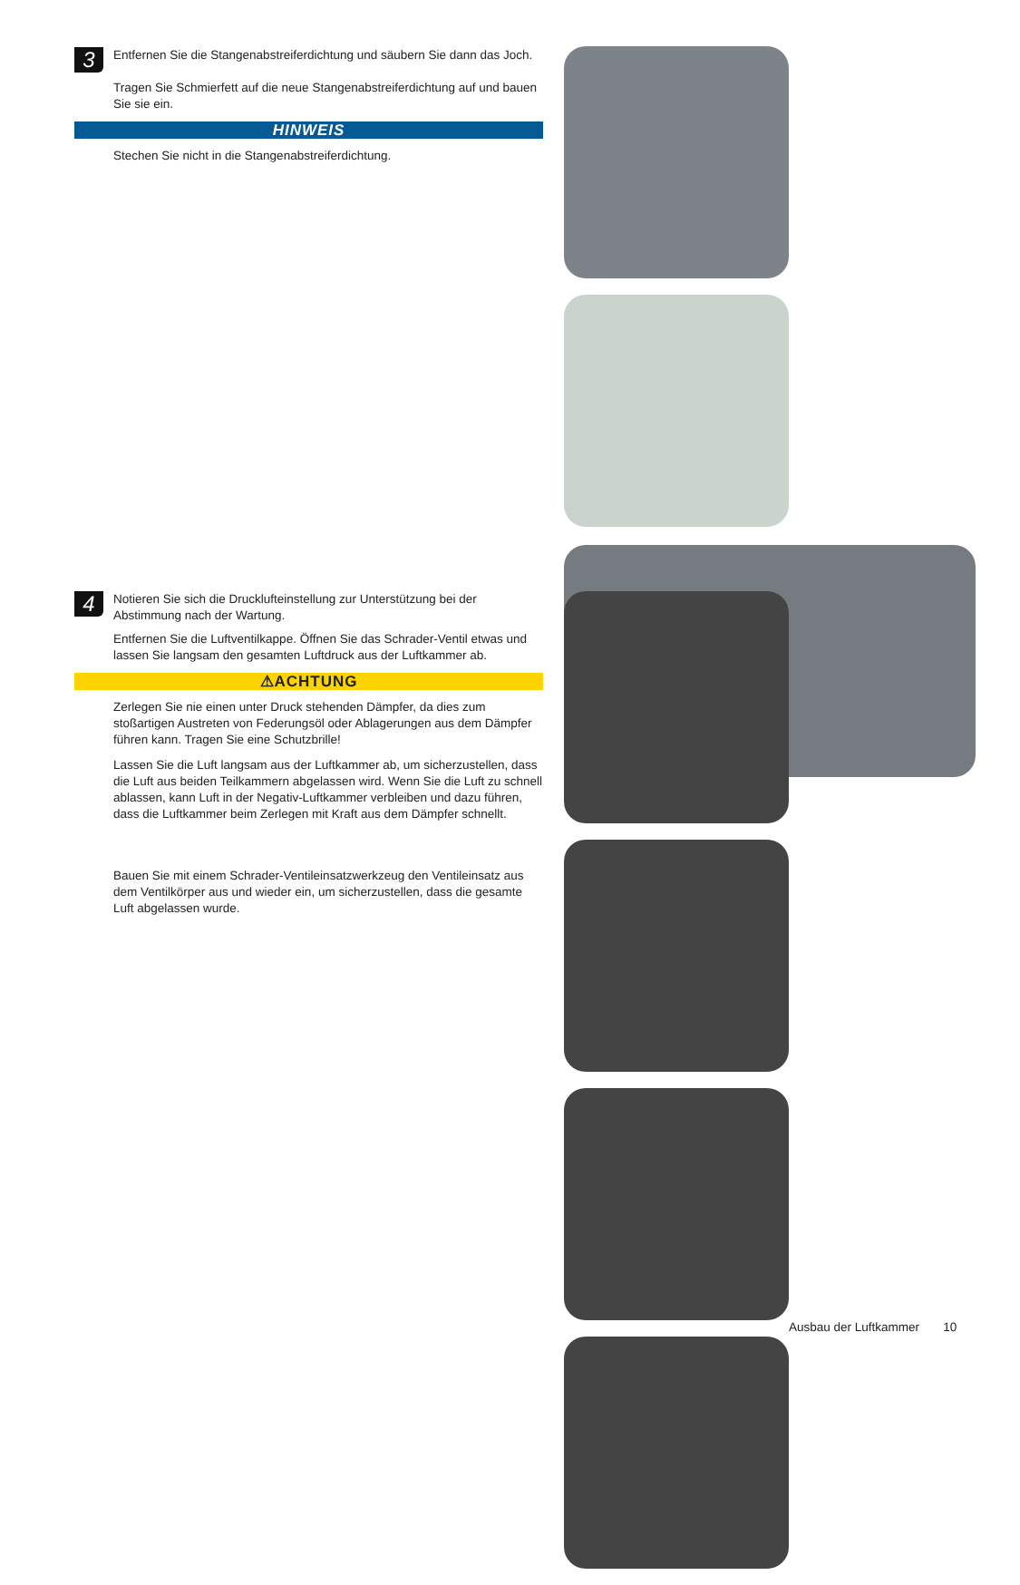3
Entfernen Sie die Stangenabstreiferdichtung und säubern Sie dann das Joch.
Tragen Sie Schmierfett auf die neue Stangenabstreiferdichtung auf und bauen Sie sie ein.
HINWEIS
Stechen Sie nicht in die Stangenabstreiferdichtung.
4
Notieren Sie sich die Drucklufteinstellung zur Unterstützung bei der Abstimmung nach der Wartung.
Entfernen Sie die Luftventilkappe. Öffnen Sie das Schrader-Ventil etwas und lassen Sie langsam den gesamten Luftdruck aus der Luftkammer ab.
⚠ACHTUNG
Zerlegen Sie nie einen unter Druck stehenden Dämpfer, da dies zum stoßartigen Austreten von Federungsöl oder Ablagerungen aus dem Dämpfer führen kann. Tragen Sie eine Schutzbrille!
Lassen Sie die Luft langsam aus der Luftkammer ab, um sicherzustellen, dass die Luft aus beiden Teilkammern abgelassen wird. Wenn Sie die Luft zu schnell ablassen, kann Luft in der Negativ-Luftkammer verbleiben und dazu führen, dass die Luftkammer beim Zerlegen mit Kraft aus dem Dämpfer schnellt.
Bauen Sie mit einem Schrader-Ventileinsatzwerkzeug den Ventileinsatz aus dem Ventilkörper aus und wieder ein, um sicherzustellen, dass die gesamte Luft abgelassen wurde.
Ausbau der Luftkammer 10